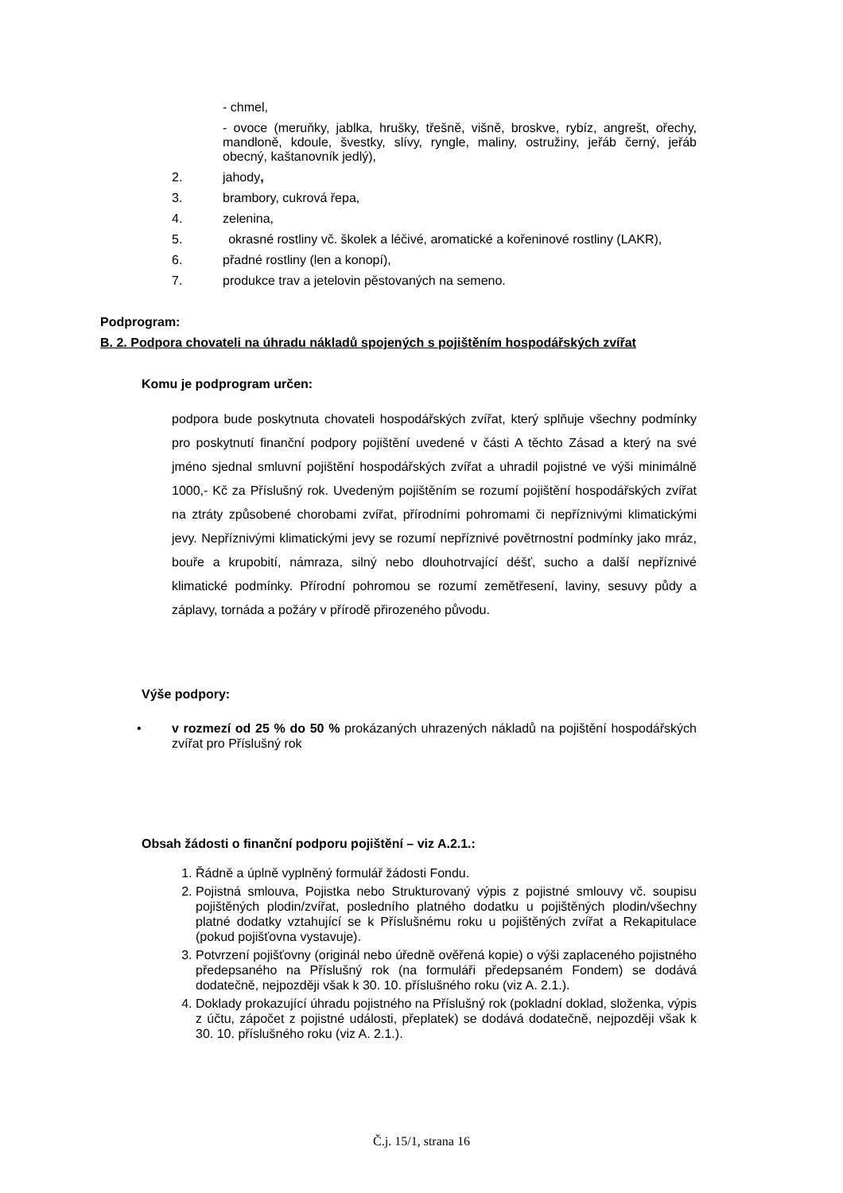- chmel,
- ovoce (meruňky, jablka, hrušky, třešně, višně, broskve, rybíz, angrešt, ořechy, mandloně, kdoule, švestky, slívy, ryngle, maliny, ostružiny, jeřáb černý, jeřáb obecný, kaštanovník jedlý),
2. jahody,
3. brambory, cukrová řepa,
4. zelenina,
5. okrasné rostliny vč. školek a léčivé, aromatické a kořeninové rostliny (LAKR),
6. přadné rostliny (len a konopí),
7. produkce trav a jetelovin pěstovaných na semeno.
Podprogram:
B. 2. Podpora chovateli na úhradu nákladů spojených s pojištěním hospodářských zvířat
Komu je podprogram určen:
podpora bude poskytnuta chovateli hospodářských zvířat, který splňuje všechny podmínky pro poskytnutí finanční podpory pojištění uvedené v části A těchto Zásad a který na své jméno sjednal smluvní pojištění hospodářských zvířat a uhradil pojistné ve výši minimálně 1000,- Kč za Příslušný rok. Uvedeným pojištěním se rozumí pojištění hospodářských zvířat na ztráty způsobené chorobami zvířat, přírodními pohromami či nepříznivými klimatickými jevy. Nepříznivými klimatickými jevy se rozumí nepříznivé povětrnostní podmínky jako mráz, bouře a krupobití, námraza, silný nebo dlouhotrvající déšť, sucho a další nepříznivé klimatické podmínky. Přírodní pohromou se rozumí zemětřesení, laviny, sesuvy půdy a záplavy, tornáda a požáry v přírodě přirozeného původu.
Výše podpory:
• v rozmezí od 25 % do 50 % prokázaných uhrazených nákladů na pojištění hospodářských zvířat pro Příslušný rok
Obsah žádosti o finanční podporu pojištění – viz A.2.1.:
1. Řádně a úplně vyplněný formulář žádosti Fondu.
2. Pojistná smlouva, Pojistka nebo Strukturovaný výpis z pojistné smlouvy vč. soupisu pojištěných plodin/zvířat, posledního platného dodatku u pojištěných plodin/všechny platné dodatky vztahující se k Příslušnému roku u pojištěných zvířat a Rekapitulace (pokud pojišťovna vystavuje).
3. Potvrzení pojišťovny (originál nebo úředně ověřená kopie) o výši zaplaceného pojistného předepsaného na Příslušný rok (na formuláři předepsaném Fondem) se dodává dodatečně, nejpozději však k 30. 10. příslušného roku (viz A. 2.1.).
4. Doklady prokazující úhradu pojistného na Příslušný rok (pokladní doklad, složenka, výpis z účtu, zápočet z pojistné události, přeplatek) se dodává dodatečně, nejpozději však k 30. 10. příslušného roku (viz A. 2.1.).
Č.j. 15/1, strana 16